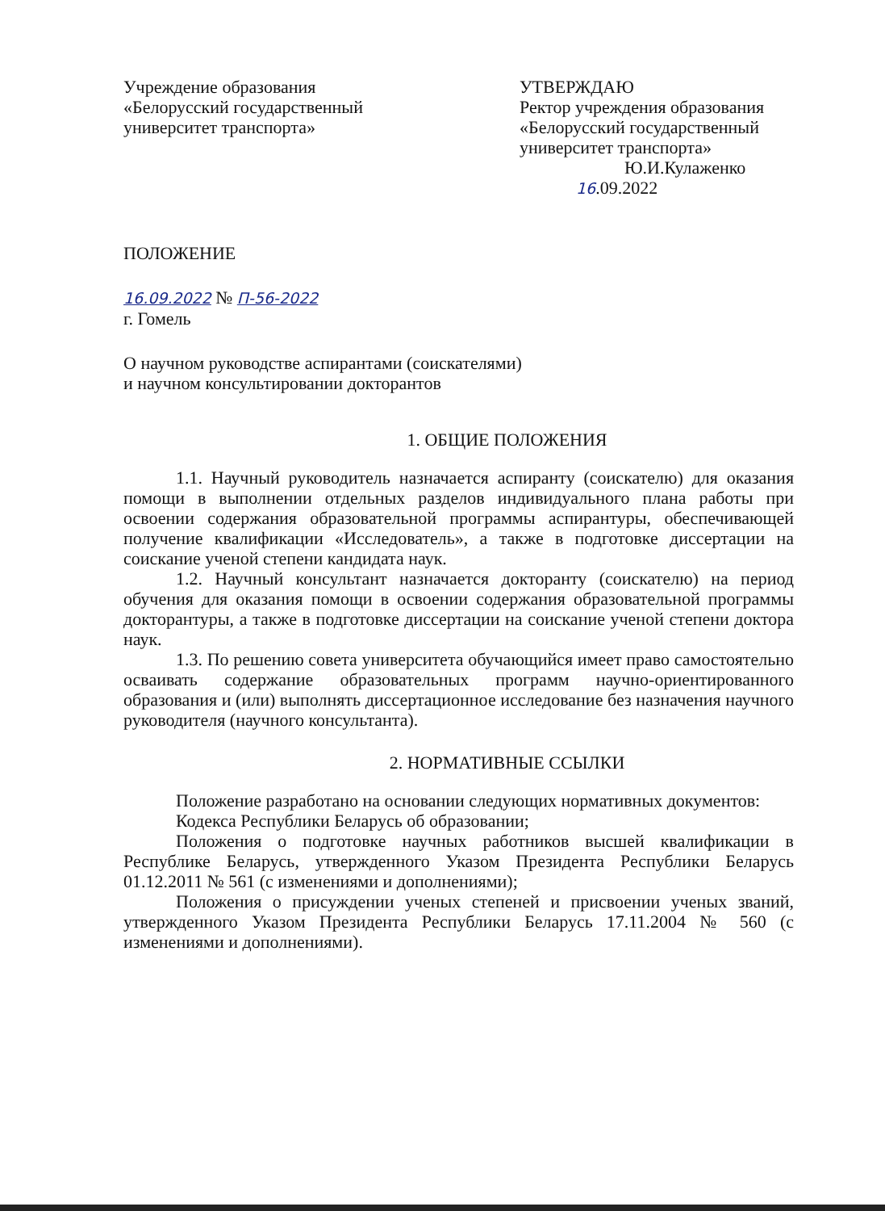Учреждение образования
«Белорусский государственный
университет транспорта»
УТВЕРЖДАЮ
Ректор учреждения образования
«Белорусский государственный
университет транспорта»
Ю.И.Кулаженко
16.09.2022
ПОЛОЖЕНИЕ
16.09.2022 № П-56-2022
г. Гомель
О научном руководстве аспирантами (соискателями)
и научном консультировании докторантов
1. ОБЩИЕ ПОЛОЖЕНИЯ
1.1. Научный руководитель назначается аспиранту (соискателю) для оказания помощи в выполнении отдельных разделов индивидуального плана работы при освоении содержания образовательной программы аспирантуры, обеспечивающей получение квалификации «Исследователь», а также в подготовке диссертации на соискание ученой степени кандидата наук.
1.2. Научный консультант назначается докторанту (соискателю) на период обучения для оказания помощи в освоении содержания образовательной программы докторантуры, а также в подготовке диссертации на соискание ученой степени доктора наук.
1.3. По решению совета университета обучающийся имеет право самостоятельно осваивать содержание образовательных программ научно-ориентированного образования и (или) выполнять диссертационное исследование без назначения научного руководителя (научного консультанта).
2. НОРМАТИВНЫЕ ССЫЛКИ
Положение разработано на основании следующих нормативных документов:
Кодекса Республики Беларусь об образовании;
Положения о подготовке научных работников высшей квалификации в Республике Беларусь, утвержденного Указом Президента Республики Беларусь 01.12.2011 № 561 (с изменениями и дополнениями);
Положения о присуждении ученых степеней и присвоении ученых званий, утвержденного Указом Президента Республики Беларусь 17.11.2004 № 560 (с изменениями и дополнениями).